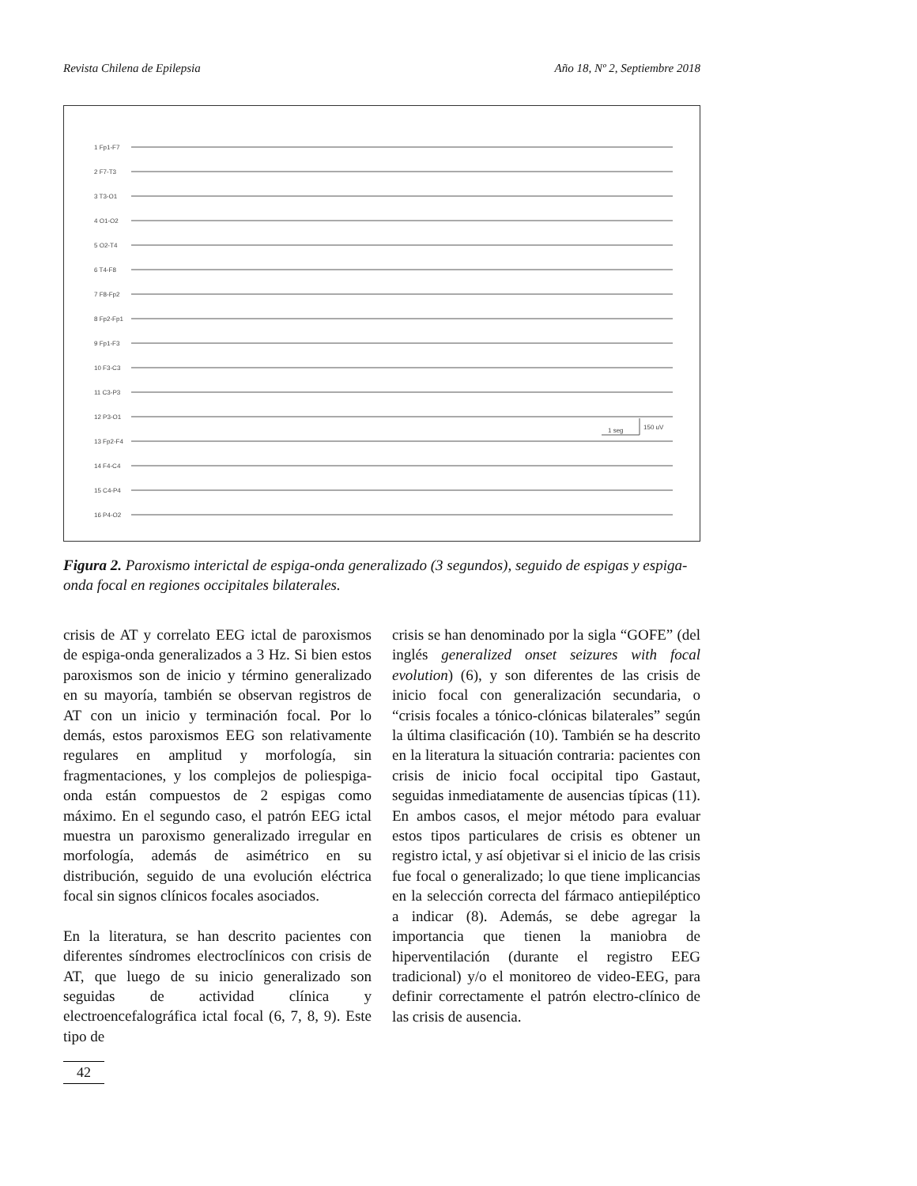Revista Chilena de Epilepsia Año 18, Nº 2, Septiembre 2018
1 Fp1-F7
2 F7-T3
3 T3-O1
4 O1-O2
5 O2-T4
6 T4-F8
7 F8-Fp2
8 Fp2-Fp1
9 Fp1-F3
10 F3-C3
11 C3-P3
12 P3-O1
13 Fp2-F4
14 F4-C4
15 C4-P4
16 P4-O2
1 seg
150 uV
Figura 2. Paroxismo interictal de espiga-onda generalizado (3 segundos), seguido de espigas y espiga-onda focal en regiones occipitales bilaterales.
crisis de AT y correlato EEG ictal de paroxismos de espiga-onda generalizados a 3 Hz. Si bien estos paroxismos son de inicio y término generalizado en su mayoría, también se observan registros de AT con un inicio y terminación focal. Por lo demás, estos paroxismos EEG son relativamente regulares en amplitud y morfología, sin fragmentaciones, y los complejos de poliespiga-onda están compuestos de 2 espigas como máximo. En el segundo caso, el patrón EEG ictal muestra un paroxismo generalizado irregular en morfología, además de asimétrico en su distribución, seguido de una evolución eléctrica focal sin signos clínicos focales asociados.
En la literatura, se han descrito pacientes con diferentes síndromes electroclínicos con crisis de AT, que luego de su inicio generalizado son seguidas de actividad clínica y electroencefalográfica ictal focal (6, 7, 8, 9). Este tipo de
crisis se han denominado por la sigla “GOFE” (del inglés generalized onset seizures with focal evolution) (6), y son diferentes de las crisis de inicio focal con generalización secundaria, o “crisis focales a tónico-clónicas bilaterales” según la última clasificación (10). También se ha descrito en la literatura la situación contraria: pacientes con crisis de inicio focal occipital tipo Gastaut, seguidas inmediatamente de ausencias típicas (11). En ambos casos, el mejor método para evaluar estos tipos particulares de crisis es obtener un registro ictal, y así objetivar si el inicio de las crisis fue focal o generalizado; lo que tiene implicancias en la selección correcta del fármaco antiepiléptico a indicar (8). Además, se debe agregar la importancia que tienen la maniobra de hiperventilación (durante el registro EEG tradicional) y/o el monitoreo de video-EEG, para definir correctamente el patrón electro-clínico de las crisis de ausencia.
42